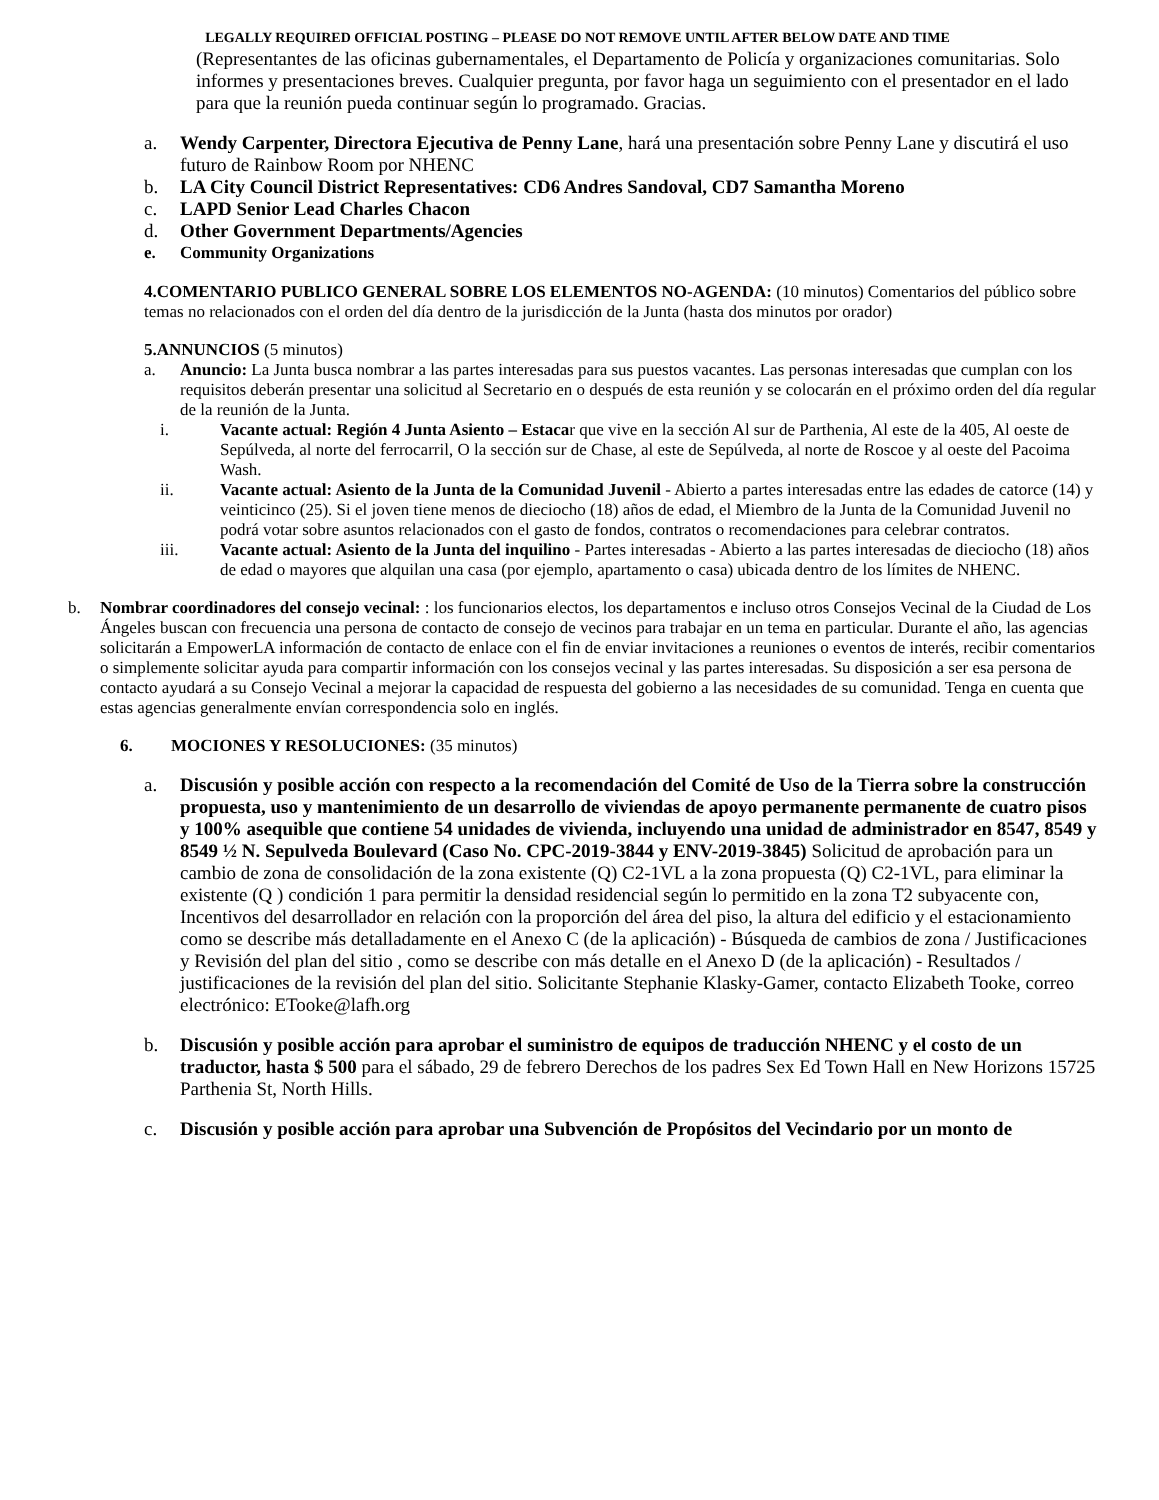LEGALLY REQUIRED OFFICIAL POSTING – PLEASE DO NOT REMOVE UNTIL AFTER BELOW DATE AND TIME
(Representantes de las oficinas gubernamentales, el Departamento de Policía y organizaciones comunitarias. Solo informes y presentaciones breves. Cualquier pregunta, por favor haga un seguimiento con el presentador en el lado para que la reunión pueda continuar según lo programado. Gracias.
a. Wendy Carpenter, Directora Ejecutiva de Penny Lane, hará una presentación sobre Penny Lane y discutirá el uso futuro de Rainbow Room por NHENC
b. LA City Council District Representatives: CD6 Andres Sandoval, CD7 Samantha Moreno
c. LAPD Senior Lead Charles Chacon
d. Other Government Departments/Agencies
e. Community Organizations
4.COMENTARIO PUBLICO GENERAL SOBRE LOS ELEMENTOS NO-AGENDA: (10 minutos) Comentarios del público sobre temas no relacionados con el orden del día dentro de la jurisdicción de la Junta (hasta dos minutos por orador)
5.ANNUNCIOS (5 minutos)
a. Anuncio: La Junta busca nombrar a las partes interesadas para sus puestos vacantes. Las personas interesadas que cumplan con los requisitos deberán presentar una solicitud al Secretario en o después de esta reunión y se colocarán en el próximo orden del día regular de la reunión de la Junta.
i. Vacante actual: Región 4 Junta Asiento – Estacar que vive en la sección Al sur de Parthenia, Al este de la 405, Al oeste de Sepúlveda, al norte del ferrocarril, O la sección sur de Chase, al este de Sepúlveda, al norte de Roscoe y al oeste del Pacoima Wash.
ii. Vacante actual: Asiento de la Junta de la Comunidad Juvenil - Abierto a partes interesadas entre las edades de catorce (14) y veinticinco (25). Si el joven tiene menos de dieciocho (18) años de edad, el Miembro de la Junta de la Comunidad Juvenil no podrá votar sobre asuntos relacionados con el gasto de fondos, contratos o recomendaciones para celebrar contratos.
iii. Vacante actual: Asiento de la Junta del inquilino - Partes interesadas - Abierto a las partes interesadas de dieciocho (18) años de edad o mayores que alquilan una casa (por ejemplo, apartamento o casa) ubicada dentro de los límites de NHENC.
b. Nombrar coordinadores del consejo vecinal: : los funcionarios electos, los departamentos e incluso otros Consejos Vecinal de la Ciudad de Los Ángeles buscan con frecuencia una persona de contacto de consejo de vecinos para trabajar en un tema en particular. Durante el año, las agencias solicitarán a EmpowerLA información de contacto de enlace con el fin de enviar invitaciones a reuniones o eventos de interés, recibir comentarios o simplemente solicitar ayuda para compartir información con los consejos vecinal y las partes interesadas. Su disposición a ser esa persona de contacto ayudará a su Consejo Vecinal a mejorar la capacidad de respuesta del gobierno a las necesidades de su comunidad. Tenga en cuenta que estas agencias generalmente envían correspondencia solo en inglés.
6. MOCIONES Y RESOLUCIONES: (35 minutos)
a. Discusión y posible acción con respecto a la recomendación del Comité de Uso de la Tierra sobre la construcción propuesta, uso y mantenimiento de un desarrollo de viviendas de apoyo permanente permanente de cuatro pisos y 100% asequible que contiene 54 unidades de vivienda, incluyendo una unidad de administrador en 8547, 8549 y 8549 ½ N. Sepulveda Boulevard (Caso No. CPC-2019-3844 y ENV-2019-3845) Solicitud de aprobación para un cambio de zona de consolidación de la zona existente (Q) C2-1VL a la zona propuesta (Q) C2-1VL, para eliminar la existente (Q ) condición 1 para permitir la densidad residencial según lo permitido en la zona T2 subyacente con, Incentivos del desarrollador en relación con la proporción del área del piso, la altura del edificio y el estacionamiento como se describe más detalladamente en el Anexo C (de la aplicación) - Búsqueda de cambios de zona / Justificaciones y Revisión del plan del sitio , como se describe con más detalle en el Anexo D (de la aplicación) - Resultados / justificaciones de la revisión del plan del sitio. Solicitante Stephanie Klasky-Gamer, contacto Elizabeth Tooke, correo electrónico: ETooke@lafh.org
b. Discusión y posible acción para aprobar el suministro de equipos de traducción NHENC y el costo de un traductor, hasta $ 500 para el sábado, 29 de febrero Derechos de los padres Sex Ed Town Hall en New Horizons 15725 Parthenia St, North Hills.
c. Discusión y posible acción para aprobar una Subvención de Propósitos del Vecindario por un monto de